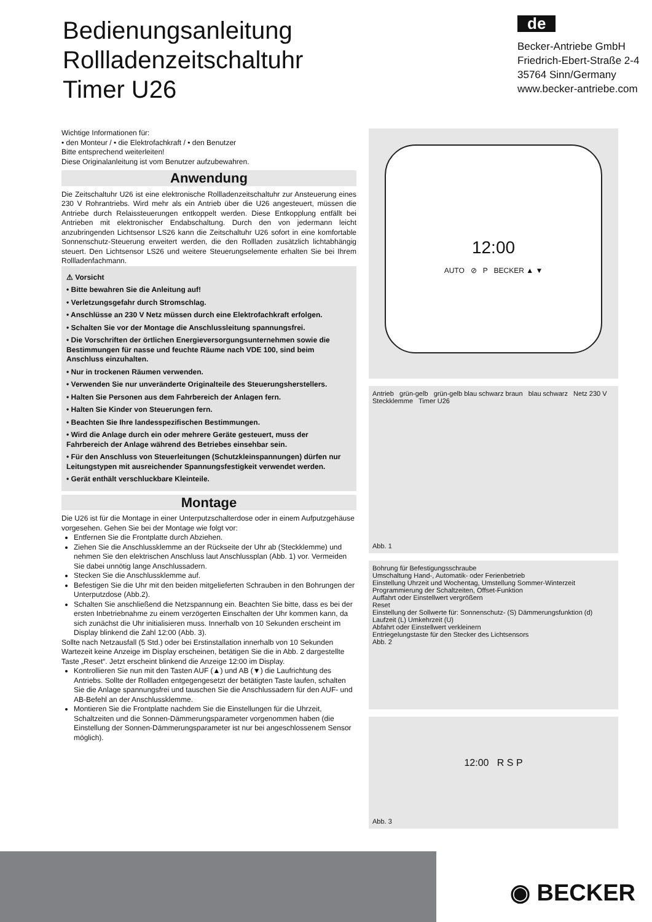Bedienungsanleitung
Rollladenzeitschaltuhr
Timer U26
de
Becker-Antriebe GmbH
Friedrich-Ebert-Straße 2-4
35764 Sinn/Germany
www.becker-antriebe.com
Wichtige Informationen für:
• den Monteur / • die Elektrofachkraft / • den Benutzer
Bitte entsprechend weiterleiten!
Diese Originalanleitung ist vom Benutzer aufzubewahren.
Anwendung
Die Zeitschaltuhr U26 ist eine elektronische Rollladenzeitschaltuhr zur Ansteuerung eines 230 V Rohrantriebs. Wird mehr als ein Antrieb über die U26 angesteuert, müssen die Antriebe durch Relaissteuerungen entkoppelt werden. Diese Entkopplung entfällt bei Antrieben mit elektronischer Endabschaltung. Durch den von jedermann leicht anzubringenden Lichtsensor LS26 kann die Zeitschaltuhr U26 sofort in eine komfortable Sonnenschutz-Steuerung erweitert werden, die den Rollladen zusätzlich lichtabhängig steuert. Den Lichtsensor LS26 und weitere Steuerungselemente erhalten Sie bei Ihrem Rollladenfachmann.
⚠ Vorsicht
• Bitte bewahren Sie die Anleitung auf!
• Verletzungsgefahr durch Stromschlag.
• Anschlüsse an 230 V Netz müssen durch eine Elektrofachkraft erfolgen.
• Schalten Sie vor der Montage die Anschlussleitung spannungsfrei.
• Die Vorschriften der örtlichen Energieversorgungsunternehmen sowie die Bestimmungen für nasse und feuchte Räume nach VDE 100, sind beim Anschluss einzuhalten.
• Nur in trockenen Räumen verwenden.
• Verwenden Sie nur unveränderte Originalteile des Steuerungsherstellers.
• Halten Sie Personen aus dem Fahrbereich der Anlagen fern.
• Halten Sie Kinder von Steuerungen fern.
• Beachten Sie Ihre landesspezifischen Bestimmungen.
• Wird die Anlage durch ein oder mehrere Geräte gesteuert, muss der Fahrbereich der Anlage während des Betriebes einsehbar sein.
• Für den Anschluss von Steuerleitungen (Schutzkleinspannungen) dürfen nur Leitungstypen mit ausreichender Spannungsfestigkeit verwendet werden.
• Gerät enthält verschluckbare Kleinteile.
Montage
Die U26 ist für die Montage in einer Unterputzschalterdose oder in einem Aufputzgehäuse vorgesehen. Gehen Sie bei der Montage wie folgt vor:
Entfernen Sie die Frontplatte durch Abziehen.
Ziehen Sie die Anschlussklemme an der Rückseite der Uhr ab (Steckklemme) und nehmen Sie den elektrischen Anschluss laut Anschlussplan (Abb. 1) vor. Vermeiden Sie dabei unnötig lange Anschlussadern.
Stecken Sie die Anschlussklemme auf.
Befestigen Sie die Uhr mit den beiden mitgelieferten Schrauben in den Bohrungen der Unterputzdose (Abb.2).
Schalten Sie anschließend die Netzspannung ein. Beachten Sie bitte, dass es bei der ersten Inbetriebnahme zu einem verzögerten Einschalten der Uhr kommen kann, da sich zunächst die Uhr initialisieren muss. Innerhalb von 10 Sekunden erscheint im Display blinkend die Zahl 12:00 (Abb. 3).
Sollte nach Netzausfall (5 Std.) oder bei Erstinstallation innerhalb von 10 Sekunden Wartezeit keine Anzeige im Display erscheinen, betätigen Sie die in Abb. 2 dargestellte Taste „Reset“. Jetzt erscheint blinkend die Anzeige 12:00 im Display.
Kontrollieren Sie nun mit den Tasten AUF (▲) und AB (▼) die Laufrichtung des Antriebs. Sollte der Rollladen entgegengesetzt der betätigten Taste laufen, schalten Sie die Anlage spannungsfrei und tauschen Sie die Anschlussadern für den AUF- und AB-Befehl an der Anschlussklemme.
Montieren Sie die Frontplatte nachdem Sie die Einstellungen für die Uhrzeit, Schaltzeiten und die Sonnen-Dämmerungsparameter vorgenommen haben (die Einstellung der Sonnen-Dämmerungsparameter ist nur bei angeschlossenem Sensor möglich).
12:00
AUTO ⊘ P BECKER ▲ ▼
Antrieb grün-gelb grün-gelb blau schwarz braun blau schwarz Netz 230 V Steckklemme Timer U26
Abb. 1
Bohrung für Befestigungsschraube
Umschaltung Hand-, Automatik- oder Ferienbetrieb
Einstellung Uhrzeit und Wochentag, Umstellung Sommer-Winterzeit
Programmierung der Schaltzeiten, Offset-Funktion
Auffahrt oder Einstellwert vergrößern
Reset
Einstellung der Sollwerte für: Sonnenschutz- (S) Dämmerungsfunktion (d) Laufzeit (L) Umkehrzeit (U)
Abfahrt oder Einstellwert verkleinern
Entriegelungstaste für den Stecker des Lichtsensors
Abb. 2
12:00 R S P
Abb. 3
◉ BECKER